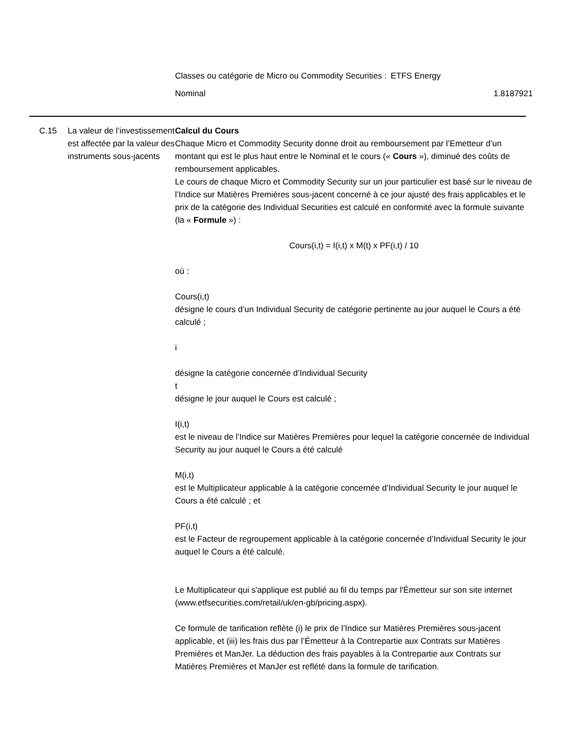| Classes ou catégorie de Micro ou Commodity Securities : | ETFS Energy |
| Nominal | 1.8187921 |
C.15 La valeur de l’investissement est affectée par la valeur des instruments sous-jacents
Calcul du Cours
Chaque Micro et Commodity Security donne droit au remboursement par l’Emetteur d’un montant qui est le plus haut entre le Nominal et le cours (« Cours »), diminué des coûts de remboursement applicables.
Le cours de chaque Micro et Commodity Security sur un jour particulier est basé sur le niveau de l’Indice sur Matières Premières sous-jacent concerné à ce jour ajusté des frais applicables et le prix de la catégorie des Individual Securities est calculé en conformité avec la formule suivante (la « Formule ») :
Cours(i,t) = I(i,t) x M(t) x PF(i,t) / 10
où :
Cours(i,t)
désigne le cours d’un Individual Security de catégorie pertinente au jour auquel le Cours a été calculé ;
i
désigne la catégorie concernée d’Individual Security
t
désigne le jour auquel le Cours est calculé ;
I(i,t)
est le niveau de l’Indice sur Matières Premières pour lequel la catégorie concernée de Individual Security au jour auquel le Cours a été calculé
M(i,t)
est le Multiplicateur applicable à la catégorie concernée d’Individual Security le jour auquel le Cours a été calculé ; et
PF(i,t)
est le Facteur de regroupement applicable à la catégorie concernée d’Individual Security le jour auquel le Cours a été calculé.
Le Multiplicateur qui s'applique est publié au fil du temps par l'Émetteur sur son site internet (www.etfsecurities.com/retail/uk/en-gb/pricing.aspx).
Ce formule de tarification reflète (i) le prix de l’Indice sur Matières Premières sous-jacent applicable, et (iii) les frais dus par l’Émetteur à la Contrepartie aux Contrats sur Matières Premières et ManJer. La déduction des frais payables à la Contrepartie aux Contrats sur Matières Premières et ManJer est reflété dans la formule de tarification.